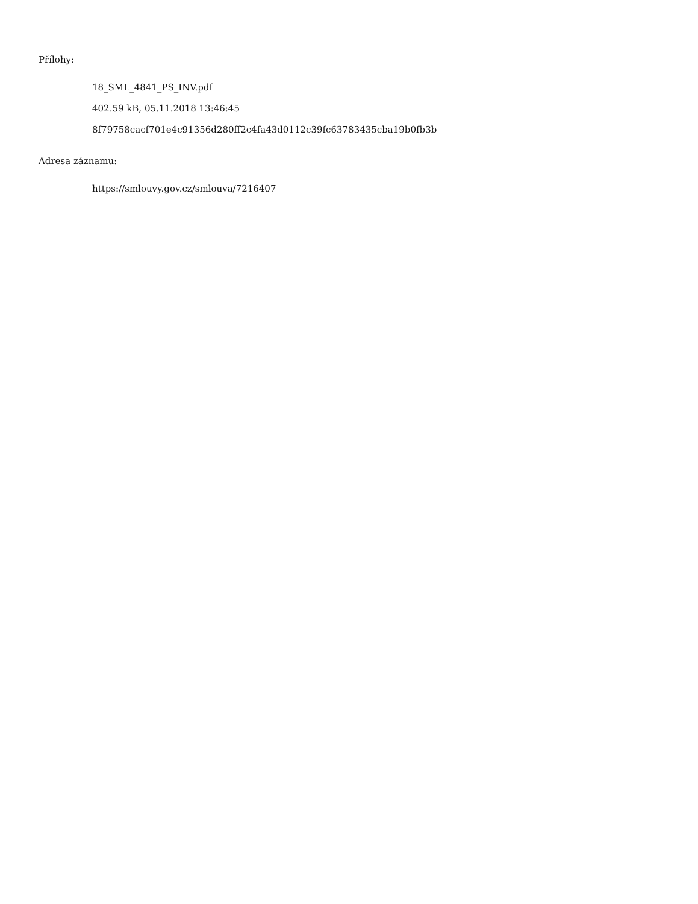Přílohy:
18_SML_4841_PS_INV.pdf
402.59 kB, 05.11.2018 13:46:45
8f79758cacf701e4c91356d280ff2c4fa43d0112c39fc63783435cba19b0fb3b
Adresa záznamu:
https://smlouvy.gov.cz/smlouva/7216407